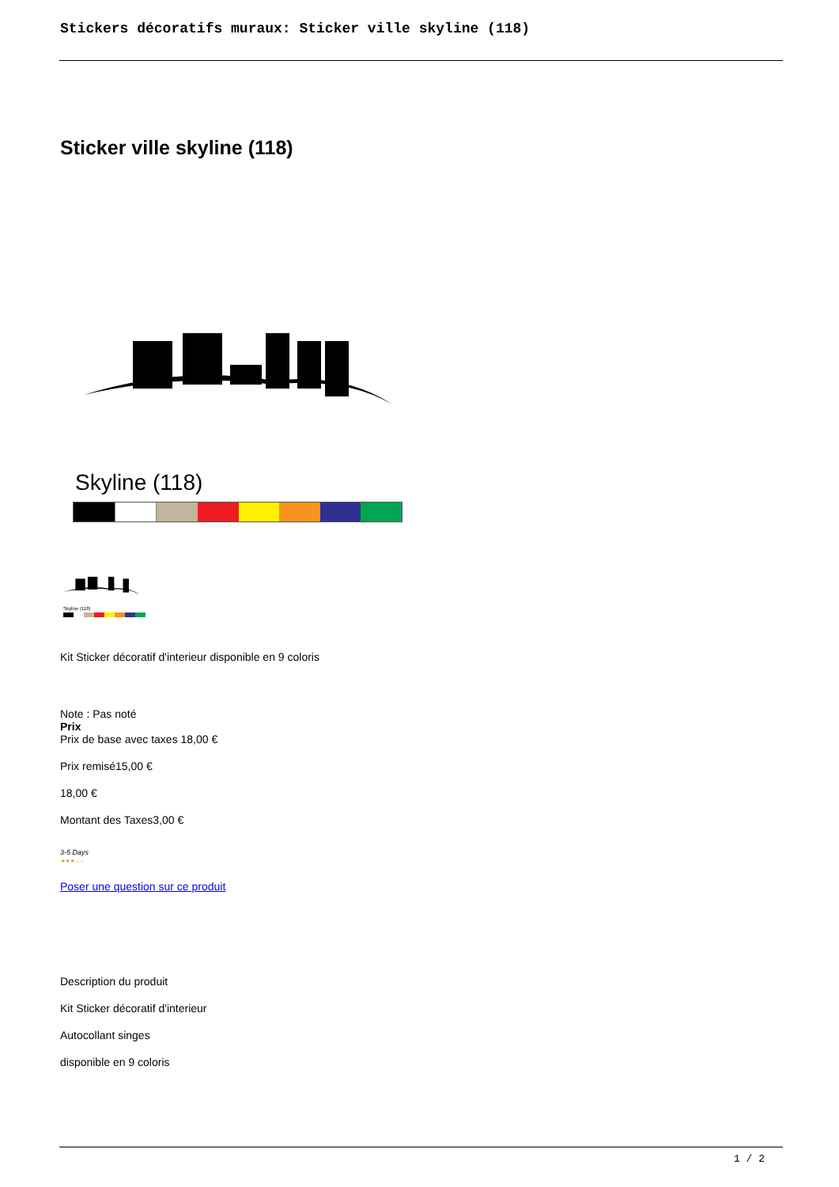Stickers décoratifs muraux: Sticker ville skyline (118)
Sticker ville skyline (118)
Skyline (118)
Skyline (118)
Kit Sticker décoratif d'interieur disponible en 9 coloris
Note : Pas noté
Prix
Prix de base avec taxes 18,00 €
Prix remisé15,00 €
18,00 €
Montant des Taxes3,00 €
3-5 Days
★★★☆☆
Poser une question sur ce produit
Description du produit
Kit Sticker décoratif d'interieur
Autocollant singes
disponible en 9 coloris
1 / 2